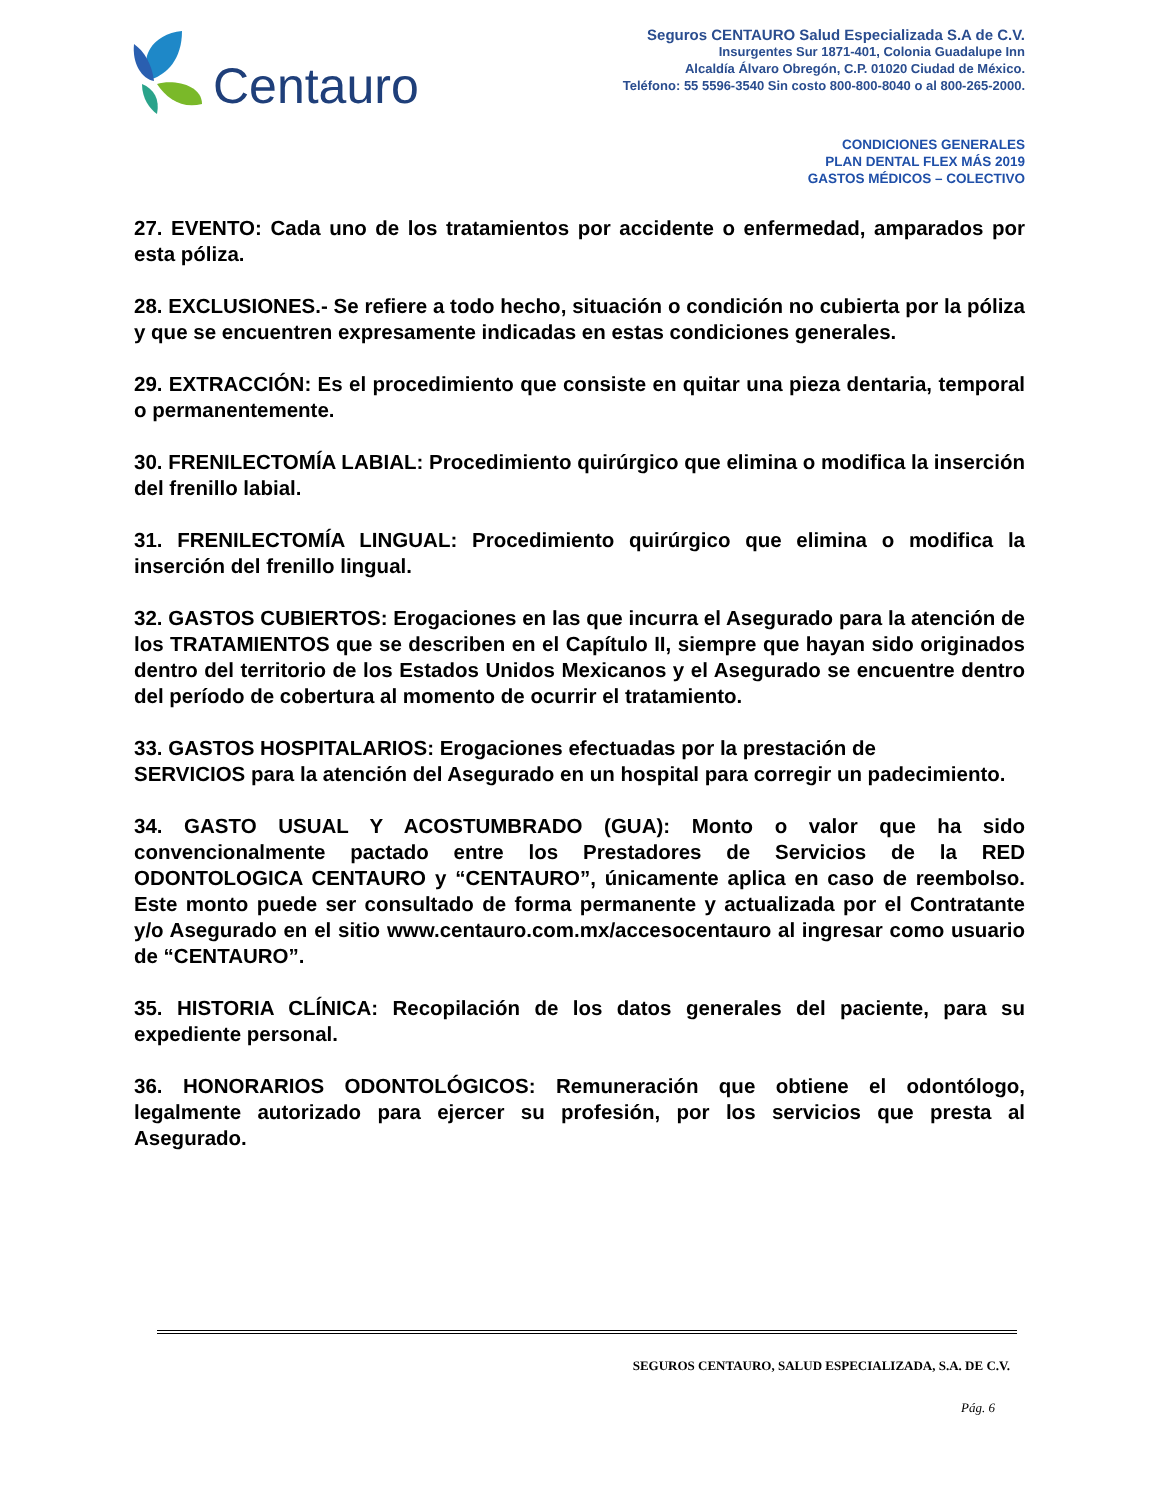Centauro
Seguros CENTAURO Salud Especializada S.A de C.V.
Insurgentes Sur 1871-401, Colonia Guadalupe Inn
Alcaldía Álvaro Obregón, C.P. 01020 Ciudad de México.
Teléfono: 55 5596-3540 Sin costo 800-800-8040 o al 800-265-2000.
CONDICIONES GENERALES
PLAN DENTAL FLEX MÁS 2019
GASTOS MÉDICOS – COLECTIVO
27. EVENTO: Cada uno de los tratamientos por accidente o enfermedad, amparados por esta póliza.
28. EXCLUSIONES.- Se refiere a todo hecho, situación o condición no cubierta por la póliza y que se encuentren expresamente indicadas en estas condiciones generales.
29. EXTRACCIÓN: Es el procedimiento que consiste en quitar una pieza dentaria, temporal o permanentemente.
30. FRENILECTOMÍA LABIAL: Procedimiento quirúrgico que elimina o modifica la inserción del frenillo labial.
31. FRENILECTOMÍA LINGUAL: Procedimiento quirúrgico que elimina o modifica la inserción del frenillo lingual.
32. GASTOS CUBIERTOS: Erogaciones en las que incurra el Asegurado para la atención de los TRATAMIENTOS que se describen en el Capítulo II, siempre que hayan sido originados dentro del territorio de los Estados Unidos Mexicanos y el Asegurado se encuentre dentro del período de cobertura al momento de ocurrir el tratamiento.
33. GASTOS HOSPITALARIOS: Erogaciones efectuadas por la prestación de
SERVICIOS para la atención del Asegurado en un hospital para corregir un padecimiento.
34. GASTO USUAL Y ACOSTUMBRADO (GUA): Monto o valor que ha sido convencionalmente pactado entre los Prestadores de Servicios de la RED ODONTOLOGICA CENTAURO y “CENTAURO”, únicamente aplica en caso de reembolso. Este monto puede ser consultado de forma permanente y actualizada por el Contratante y/o Asegurado en el sitio www.centauro.com.mx/accesocentauro al ingresar como usuario de “CENTAURO”.
35. HISTORIA CLÍNICA: Recopilación de los datos generales del paciente, para su expediente personal.
36. HONORARIOS ODONTOLÓGICOS: Remuneración que obtiene el odontólogo, legalmente autorizado para ejercer su profesión, por los servicios que presta al Asegurado.
SEGUROS CENTAURO, SALUD ESPECIALIZADA, S.A. DE C.V.
Pág. 6